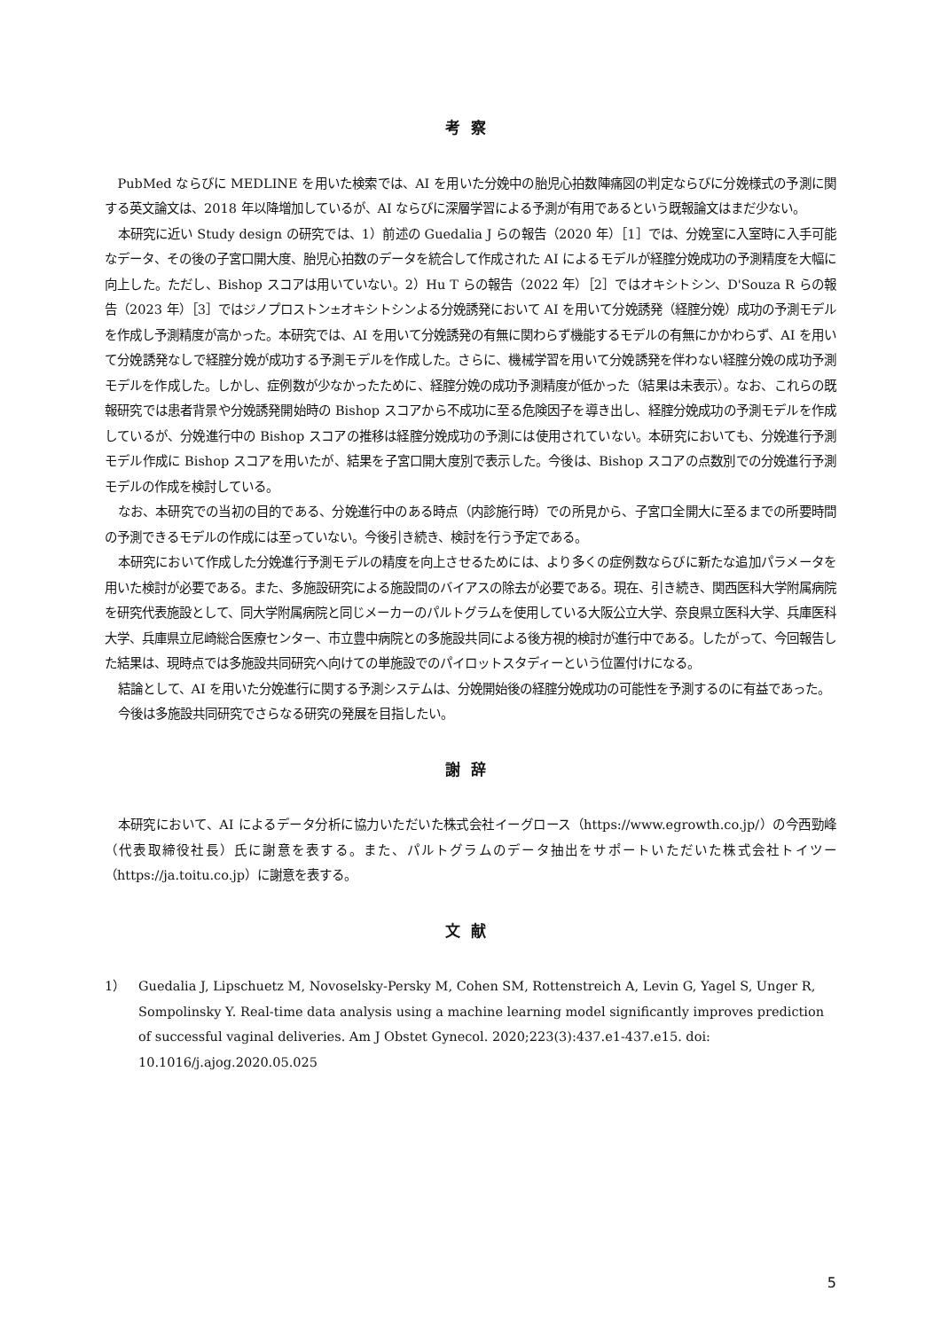考察
PubMed ならびに MEDLINE を用いた検索では、AI を用いた分娩中の胎児心拍数陣痛図の判定ならびに分娩様式の予測に関する英文論文は、2018 年以降増加しているが、AI ならびに深層学習による予測が有用であるという既報論文はまだ少ない。
本研究に近い Study design の研究では、1）前述の Guedalia J らの報告（2020 年）［1］では、分娩室に入室時に入手可能なデータ、その後の子宮口開大度、胎児心拍数のデータを統合して作成された AI によるモデルが経腟分娩成功の予測精度を大幅に向上した。ただし、Bishop スコアは用いていない。2）Hu T らの報告（2022 年）［2］ではオキシトシン、D'Souza R らの報告（2023 年）［3］ではジノプロストン±オキシトシンよる分娩誘発において AI を用いて分娩誘発（経腟分娩）成功の予測モデルを作成し予測精度が高かった。本研究では、AI を用いて分娩誘発の有無に関わらず機能するモデルの有無にかかわらず、AI を用いて分娩誘発なしで経腟分娩が成功する予測モデルを作成した。さらに、機械学習を用いて分娩誘発を伴わない経腟分娩の成功予測モデルを作成した。しかし、症例数が少なかったために、経腟分娩の成功予測精度が低かった（結果は未表示）。なお、これらの既報研究では患者背景や分娩誘発開始時の Bishop スコアから不成功に至る危険因子を導き出し、経腟分娩成功の予測モデルを作成しているが、分娩進行中の Bishop スコアの推移は経腟分娩成功の予測には使用されていない。本研究においても、分娩進行予測モデル作成に Bishop スコアを用いたが、結果を子宮口開大度別で表示した。今後は、Bishop スコアの点数別での分娩進行予測モデルの作成を検討している。
なお、本研究での当初の目的である、分娩進行中のある時点（内診施行時）での所見から、子宮口全開大に至るまでの所要時間の予測できるモデルの作成には至っていない。今後引き続き、検討を行う予定である。
本研究において作成した分娩進行予測モデルの精度を向上させるためには、より多くの症例数ならびに新たな追加パラメータを用いた検討が必要である。また、多施設研究による施設間のバイアスの除去が必要である。現在、引き続き、関西医科大学附属病院を研究代表施設として、同大学附属病院と同じメーカーのパルトグラムを使用している大阪公立大学、奈良県立医科大学、兵庫医科大学、兵庫県立尼崎総合医療センター、市立豊中病院との多施設共同による後方視的検討が進行中である。したがって、今回報告した結果は、現時点では多施設共同研究へ向けての単施設でのパイロットスタディーという位置付けになる。
結論として、AI を用いた分娩進行に関する予測システムは、分娩開始後の経腟分娩成功の可能性を予測するのに有益であった。
今後は多施設共同研究でさらなる研究の発展を目指したい。
謝辞
本研究において、AI によるデータ分析に協力いただいた株式会社イーグロース（https://www.egrowth.co.jp/）の今西勁峰（代表取締役社長）氏に謝意を表する。また、パルトグラムのデータ抽出をサポートいただいた株式会社トイツー（https://ja.toitu.co.jp）に謝意を表する。
文献
1） Guedalia J, Lipschuetz M, Novoselsky-Persky M, Cohen SM, Rottenstreich A, Levin G, Yagel S, Unger R, Sompolinsky Y. Real-time data analysis using a machine learning model significantly improves prediction of successful vaginal deliveries. Am J Obstet Gynecol. 2020;223(3):437.e1-437.e15. doi: 10.1016/j.ajog.2020.05.025
5